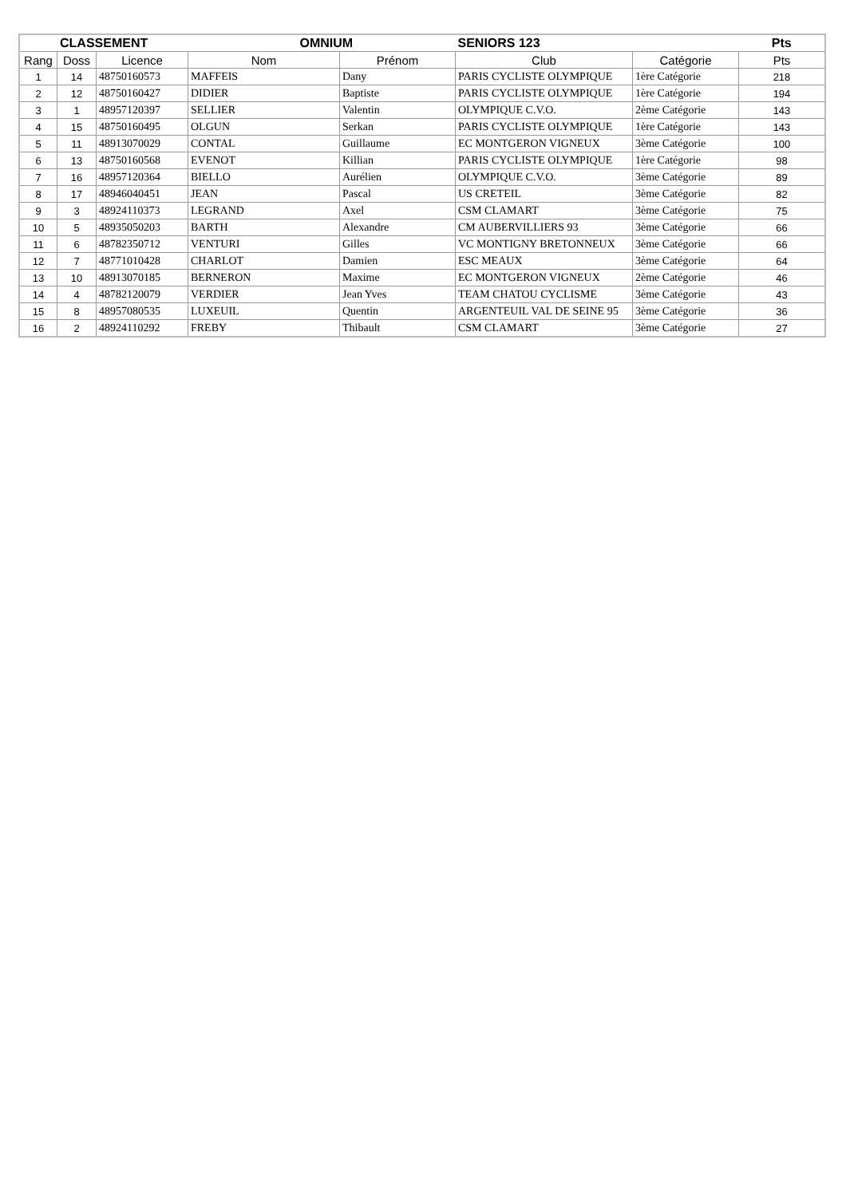| CLASSEMENT | | | OMNIUM | | SENIORS 123 | | Pts |
| --- | --- | --- | --- | --- | --- | --- | --- |
| Rang | Doss | Licence | Nom | Prénom | Club | Catégorie | Pts |
| 1 | 14 | 48750160573 | MAFFEIS | Dany | PARIS CYCLISTE OLYMPIQUE | 1ère Catégorie | 218 |
| 2 | 12 | 48750160427 | DIDIER | Baptiste | PARIS CYCLISTE OLYMPIQUE | 1ère Catégorie | 194 |
| 3 | 1 | 48957120397 | SELLIER | Valentin | OLYMPIQUE C.V.O. | 2ème Catégorie | 143 |
| 4 | 15 | 48750160495 | OLGUN | Serkan | PARIS CYCLISTE OLYMPIQUE | 1ère Catégorie | 143 |
| 5 | 11 | 48913070029 | CONTAL | Guillaume | EC MONTGERON VIGNEUX | 3ème Catégorie | 100 |
| 6 | 13 | 48750160568 | EVENOT | Killian | PARIS CYCLISTE OLYMPIQUE | 1ère Catégorie | 98 |
| 7 | 16 | 48957120364 | BIELLO | Aurélien | OLYMPIQUE C.V.O. | 3ème Catégorie | 89 |
| 8 | 17 | 48946040451 | JEAN | Pascal | US CRETEIL | 3ème Catégorie | 82 |
| 9 | 3 | 48924110373 | LEGRAND | Axel | CSM CLAMART | 3ème Catégorie | 75 |
| 10 | 5 | 48935050203 | BARTH | Alexandre | CM AUBERVILLIERS 93 | 3ème Catégorie | 66 |
| 11 | 6 | 48782350712 | VENTURI | Gilles | VC MONTIGNY BRETONNEUX | 3ème Catégorie | 66 |
| 12 | 7 | 48771010428 | CHARLOT | Damien | ESC MEAUX | 3ème Catégorie | 64 |
| 13 | 10 | 48913070185 | BERNERON | Maxime | EC MONTGERON VIGNEUX | 2ème Catégorie | 46 |
| 14 | 4 | 48782120079 | VERDIER | Jean Yves | TEAM CHATOU CYCLISME | 3ème Catégorie | 43 |
| 15 | 8 | 48957080535 | LUXEUIL | Quentin | ARGENTEUIL VAL DE SEINE 95 | 3ème Catégorie | 36 |
| 16 | 2 | 48924110292 | FREBY | Thibault | CSM CLAMART | 3ème Catégorie | 27 |